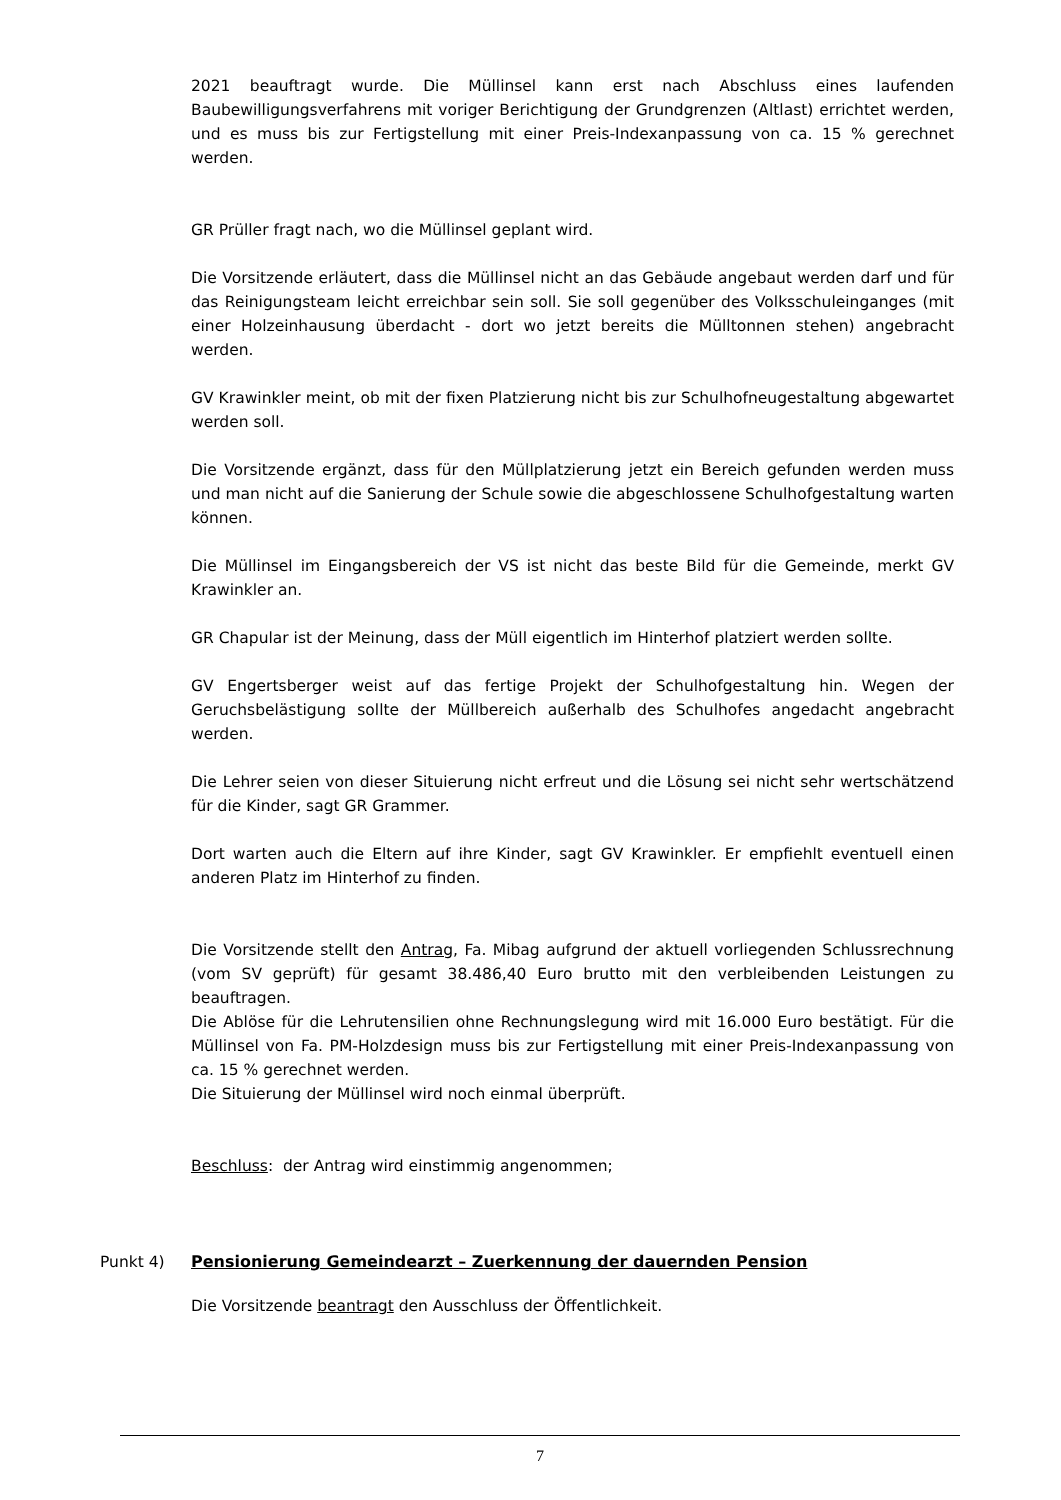2021 beauftragt wurde. Die Müllinsel kann erst nach Abschluss eines laufenden Baubewilligungsverfahrens mit voriger Berichtigung der Grundgrenzen (Altlast) errichtet werden, und es muss bis zur Fertigstellung mit einer Preis-Indexanpassung von ca. 15 % gerechnet werden.
GR Prüller fragt nach, wo die Müllinsel geplant wird.
Die Vorsitzende erläutert, dass die Müllinsel nicht an das Gebäude angebaut werden darf und für das Reinigungsteam leicht erreichbar sein soll. Sie soll gegenüber des Volksschuleinganges (mit einer Holzeinhausung überdacht - dort wo jetzt bereits die Mülltonnen stehen) angebracht werden.
GV Krawinkler meint, ob mit der fixen Platzierung nicht bis zur Schulhofneugestaltung abgewartet werden soll.
Die Vorsitzende ergänzt, dass für den Müllplatzierung jetzt ein Bereich gefunden werden muss und man nicht auf die Sanierung der Schule sowie die abgeschlossene Schulhofgestaltung warten können.
Die Müllinsel im Eingangsbereich der VS ist nicht das beste Bild für die Gemeinde, merkt GV Krawinkler an.
GR Chapular ist der Meinung, dass der Müll eigentlich im Hinterhof platziert werden sollte.
GV Engertsberger weist auf das fertige Projekt der Schulhofgestaltung hin. Wegen der Geruchsbelästigung sollte der Müllbereich außerhalb des Schulhofes angedacht angebracht werden.
Die Lehrer seien von dieser Situierung nicht erfreut und die Lösung sei nicht sehr wertschätzend für die Kinder, sagt GR Grammer.
Dort warten auch die Eltern auf ihre Kinder, sagt GV Krawinkler. Er empfiehlt eventuell einen anderen Platz im Hinterhof zu finden.
Die Vorsitzende stellt den Antrag, Fa. Mibag aufgrund der aktuell vorliegenden Schlussrechnung (vom SV geprüft) für gesamt 38.486,40 Euro brutto mit den verbleibenden Leistungen zu beauftragen.
Die Ablöse für die Lehrutensilien ohne Rechnungslegung wird mit 16.000 Euro bestätigt. Für die Müllinsel von Fa. PM-Holzdesign muss bis zur Fertigstellung mit einer Preis-Indexanpassung von ca. 15 % gerechnet werden.
Die Situierung der Müllinsel wird noch einmal überprüft.
Beschluss: der Antrag wird einstimmig angenommen;
Punkt 4) Pensionierung Gemeindearzt – Zuerkennung der dauernden Pension
Die Vorsitzende beantragt den Ausschluss der Öffentlichkeit.
7